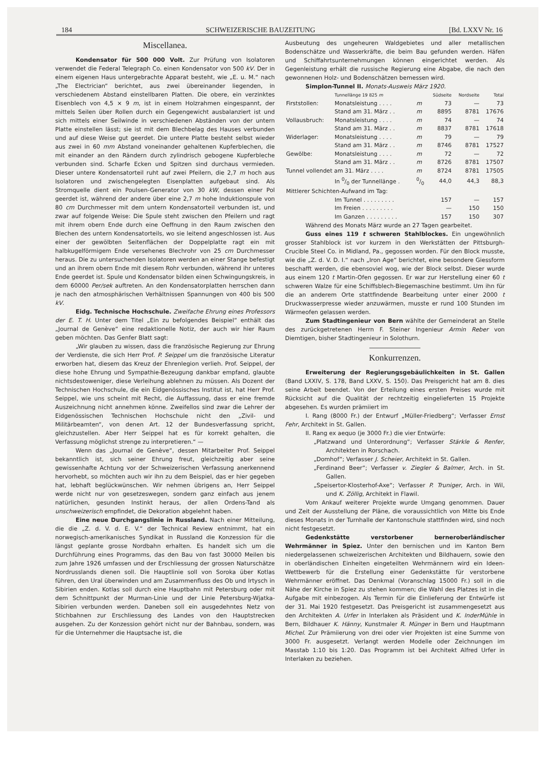184 SCHWEIZERISCHE BAUZEITUNG [Bd. LXXV Nr. 16
Miscellanea.
Kondensator für 500 000 Volt. Zur Prüfung von Isolatoren verwendet die Federal Telegraph Co. einen Kondensator von 500 kV. Der in einem eigenen Haus untergebrachte Apparat besteht, wie „E. u. M.“ nach „The Electrician“ berichtet, aus zwei übereinander liegenden, in verschiedenem Abstand einstellbaren Platten. Die obere, ein verzinktes Eisenblech von 4,5 × 9 m, ist in einem Holzrahmen eingespannt, der mittels Seilen über Rollen durch ein Gegengewicht ausbalanziert ist und sich mittels einer Seilwinde in verschiedenen Abständen von der untern Platte einstellen lässt; sie ist mit dem Blechbelag des Hauses verbunden und auf diese Weise gut geerdet. Die untere Platte besteht selbst wieder aus zwei in 60 mm Abstand voneinander gehaltenen Kupferblechen, die mit einander an den Rändern durch zylindrisch gebogene Kupferbleche verbunden sind. Scharfe Ecken und Spitzen sind durchaus vermieden. Dieser untere Kondensatorteil ruht auf zwei Pfeilern, die 2,7 m hoch aus Isolatoren und zwischengelegten Eisenplatten aufgebaut sind. Als Stromquelle dient ein Poulsen-Generator von 30 kW, dessen einer Pol geerdet ist, während der andere über eine 2,7 m hohe Induktionspule von 80 cm Durchmesser mit dem untern Kondensatorteil verbunden ist, und zwar auf folgende Weise: Die Spule steht zwischen den Pfeilern und ragt mit ihrem obern Ende durch eine Oeffnung in den Raum zwischen den Blechen des untern Kondensatorteils, wo sie leitend angeschlossen ist. Aus einer der gewölbten Seitenflächen der Doppelplatte ragt ein mit halbkugelförmigem Ende versehenes Blechrohr von 25 cm Durchmesser heraus. Die zu untersuchenden Isolatoren werden an einer Stange befestigt und an ihrem obern Ende mit diesem Rohr verbunden, während ihr unteres Ende geerdet ist. Spule und Kondensator bilden einen Schwingungskreis, in dem 60000 Per/sek auftreten. An den Kondensatorplatten herrschen dann je nach den atmosphärischen Verhältnissen Spannungen von 400 bis 500 kV.
Eidg. Technische Hochschule. Zweifache Ehrung eines Professors der E. T. H. Unter dem Titel „Ein zu befolgendes Beispiel“ enthält das „Journal de Genève“ eine redaktionelle Notiz, der auch wir hier Raum geben möchten. Das Genfer Blatt sagt:
„Wir glauben zu wissen, dass die französische Regierung zur Ehrung der Verdienste, die sich Herr Prof. P. Seippel um die französische Literatur erworben hat, diesem das Kreuz der Ehrenlegion verlieh. Prof. Seippel, der diese hohe Ehrung und Sympathie-Bezeugung dankbar empfand, glaubte nichtsdestoweniger, diese Verleihung ablehnen zu müssen. Als Dozent der Technischen Hochschule, die ein Eidgenössisches Institut ist, hat Herr Prof. Seippel, wie uns scheint mit Recht, die Auffassung, dass er eine fremde Auszeichnung nicht annehmen könne. Zweifellos sind zwar die Lehrer der Eidgenössischen Technischen Hochschule nicht den „Zivil- und Militärbeamten“, von denen Art. 12 der Bundesverfassung spricht, gleichzustellen. Aber Herr Seippel hat es für korrekt gehalten, die Verfassung möglichst strenge zu interpretieren.“ —
Wenn das „Journal de Genève“, dessen Mitarbeiter Prof. Seippel bekanntlich ist, sich seiner Ehrung freut, gleichzeitig aber seine gewissenhafte Achtung vor der Schweizerischen Verfassung anerkennend hervorhebt, so möchten auch wir ihn zu dem Beispiel, das er hier gegeben hat, lebhaft beglückwünschen. Wir nehmen übrigens an, Herr Seippel werde nicht nur von gesetzeswegen, sondern ganz einfach aus jenem natürlichen, gesunden Instinkt heraus, der allen Ordens-Tand als unschweizerisch empfindet, die Dekoration abgelehnt haben.
Eine neue Durchgangslinie in Russland. Nach einer Mitteilung, die die „Z. d. V. d. E. V.“ der Technical Review entnimmt, hat ein norwegisch-amerikanisches Syndikat in Russland die Konzession für die längst geplante grosse Nordbahn erhalten. Es handelt sich um die Durchführung eines Programms, das den Bau von fast 30000 Meilen bis zum Jahre 1926 umfassen und der Erschliessung der grossen Naturschätze Nordrusslands dienen soll. Die Hauptlinie soll von Soroka über Kotlas führen, den Ural überwinden und am Zusammenfluss des Ob und Irtysch in Sibirien enden. Kotlas soll durch eine Hauptbahn mit Petersburg oder mit dem Schnittpunkt der Murman-Linie und der Linie Petersburg-Wjatka-Sibirien verbunden werden. Daneben soll ein ausgedehntes Netz von Stichbahnen zur Erschliessung des Landes von den Hauptstrecken ausgehen. Zu der Konzession gehört nicht nur der Bahnbau, sondern, was für die Unternehmer die Hauptsache ist, die
Ausbeutung des ungeheuren Waldgebietes und aller metallischen Bodenschätze und Wasserkräfte, die beim Bau gefunden werden. Häfen und Schiffahrtsunternehmungen können eingerichtet werden. Als Gegenleistung erhält die russische Regierung eine Abgabe, die nach den gewonnenen Holz- und Bodenschätzen bemessen wird.
Simplon-Tunnel II. Monats-Ausweis März 1920.
| | Tunnellänge 19 825 m | | Südseite | Nordseite | Total |
| --- | --- | --- | --- | --- | --- |
| Firststollen: | Monatsleistung . . . . | m | 73 | — | 73 |
| | Stand am 31. März . . | m | 8895 | 8781 | 17676 |
| Vollausbruch: | Monatsleistung . . . . | m | 74 | — | 74 |
| | Stand am 31. März . . | m | 8837 | 8781 | 17618 |
| Widerlager: | Monatsleistung . . . . | m | 79 | — | 79 |
| | Stand am 31. März . . | m | 8746 | 8781 | 17527 |
| Gewölbe: | Monatsleistung . . . . | m | 72 | — | 72 |
| | Stand am 31. März . . | m | 8726 | 8781 | 17507 |
| Tunnel vollendet am 31. März . . . . | | m | 8724 | 8781 | 17505 |
| | In 0/0 der Tunnellänge . | 0/0 | 44,0 | 44,3 | 88,3 |
| Mittlerer Schichten-Aufwand im Tag: | | | | | |
| | Im Tunnel . . . . . . . . . | | 157 | — | 157 |
| | Im Freien . . . . . . . . . | | — | 150 | 150 |
| | Im Ganzen . . . . . . . . . | | 157 | 150 | 307 |
Während des Monats März wurde an 27 Tagen gearbeitet.
Guss eines 119 t schweren Stahlblockes. Ein ungewöhnlich grosser Stahlblock ist vor kurzem in den Werkstätten der Pittsburgh-Crucible Steel Co. in Midland, Pa., gegossen worden. Für den Block musste, wie die „Z. d. V. D. I.“ nach „Iron Age“ berichtet, eine besondere Giessform beschafft werden, die ebensoviel wog, wie der Block selbst. Dieser wurde aus einem 120 t Martin-Ofen gegossen. Er war zur Herstellung einer 60 t schweren Walze für eine Schiffsblech-Biegemaschine bestimmt. Um ihn für die an anderem Orte stattfindende Bearbeitung unter einer 2000 t Druckwasserpresse wieder anzuwärmen, musste er rund 100 Stunden im Wärmeofen gelassen werden.
Zum Stadtingenieur von Bern wählte der Gemeinderat an Stelle des zurückgetretenen Herrn F. Steiner Ingenieur Armin Reber von Diemtigen, bisher Stadtingenieur in Solothurn.
Konkurrenzen.
Erweiterung der Regierungsgebäulichkeiten in St. Gallen (Band LXXIV, S. 178, Band LXXV, S. 150). Das Preisgericht hat am 8. dies seine Arbeit beendet. Von der Erteilung eines ersten Preises wurde mit Rücksicht auf die Qualität der rechtzeitig eingelieferten 15 Projekte abgesehen. Es wurden prämiiert im
I. Rang (8000 Fr.) der Entwurf „Müller-Friedberg“; Verfasser Ernst Fehr, Architekt in St. Gallen.
II. Rang ex aequo (je 3000 Fr.) die vier Entwürfe:
„Platzwand und Unterordnung“; Verfasser Stärkle & Renfer, Architekten in Rorschach.
„Domhof“; Verfasser J. Scheier, Architekt in St. Gallen.
„Ferdinand Beer“; Verfasser v. Ziegler & Balmer, Arch. in St. Gallen.
„Speisertor-Klosterhof-Axe“; Verfasser P. Truniger, Arch. in Wil, und K. Zöllig, Architekt in Flawil.
Vom Ankauf weiterer Projekte wurde Umgang genommen. Dauer und Zeit der Ausstellung der Pläne, die voraussichtlich von Mitte bis Ende dieses Monats in der Turnhalle der Kantonschule stattfinden wird, sind noch nicht festgesetzt.
Gedenkstätte verstorbener berneroberländischer Wehrmänner in Spiez. Unter den bernischen und im Kanton Bern niedergelassenen schweizerischen Architekten und Bildhauern, sowie den in oberländischen Einheiten eingeteilten Wehrmännern wird ein Ideen-Wettbewerb für die Erstellung einer Gedenkstätte für verstorbene Wehrmänner eröffnet. Das Denkmal (Voranschlag 15000 Fr.) soll in die Nähe der Kirche in Spiez zu stehen kommen; die Wahl des Platzes ist in die Aufgabe mit einbezogen. Als Termin für die Einlieferung der Entwürfe ist der 31. Mai 1920 festgesetzt. Das Preisgericht ist zusammengesetzt aus den Architekten A. Urfer in Interlaken als Präsident und K. InderMühle in Bern, Bildhauer K. Hänny, Kunstmaler R. Münger in Bern und Hauptmann Michel. Zur Prämiierung von drei oder vier Projekten ist eine Summe von 3000 Fr. ausgesetzt. Verlangt werden Modelle oder Zeichnungen im Masstab 1:10 bis 1:20. Das Programm ist bei Architekt Alfred Urfer in Interlaken zu beziehen.